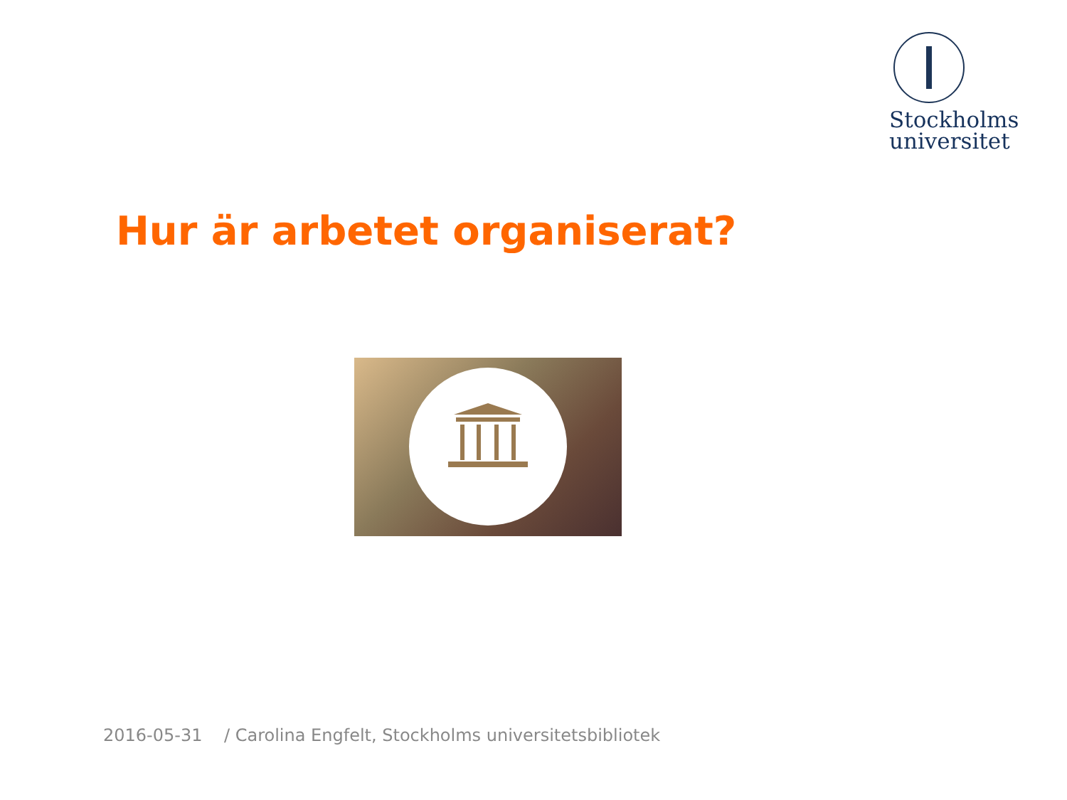Stockholms
universitet
Hur är arbetet organiserat?
2016-05-31 / Carolina Engfelt, Stockholms universitetsbibliotek